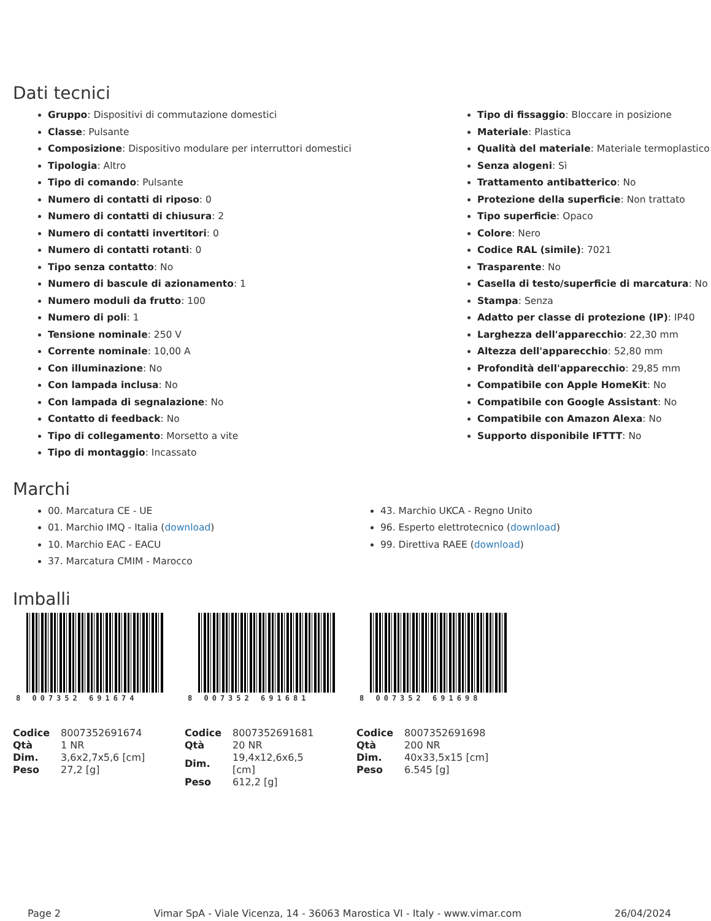Dati tecnici
Gruppo: Dispositivi di commutazione domestici
Classe: Pulsante
Composizione: Dispositivo modulare per interruttori domestici
Tipologia: Altro
Tipo di comando: Pulsante
Numero di contatti di riposo: 0
Numero di contatti di chiusura: 2
Numero di contatti invertitori: 0
Numero di contatti rotanti: 0
Tipo senza contatto: No
Numero di bascule di azionamento: 1
Numero moduli da frutto: 100
Numero di poli: 1
Tensione nominale: 250 V
Corrente nominale: 10,00 A
Con illuminazione: No
Con lampada inclusa: No
Con lampada di segnalazione: No
Contatto di feedback: No
Tipo di collegamento: Morsetto a vite
Tipo di montaggio: Incassato
Tipo di fissaggio: Bloccare in posizione
Materiale: Plastica
Qualità del materiale: Materiale termoplastico
Senza alogeni: Sì
Trattamento antibatterico: No
Protezione della superficie: Non trattato
Tipo superficie: Opaco
Colore: Nero
Codice RAL (simile): 7021
Trasparente: No
Casella di testo/superficie di marcatura: No
Stampa: Senza
Adatto per classe di protezione (IP): IP40
Larghezza dell'apparecchio: 22,30 mm
Altezza dell'apparecchio: 52,80 mm
Profondità dell'apparecchio: 29,85 mm
Compatibile con Apple HomeKit: No
Compatibile con Google Assistant: No
Compatibile con Amazon Alexa: No
Supporto disponibile IFTTT: No
Marchi
00. Marcatura CE - UE
01. Marchio IMQ - Italia (download)
10. Marchio EAC - EACU
37. Marcatura CMIM - Marocco
43. Marchio UKCA - Regno Unito
96. Esperto elettrotecnico (download)
99. Direttiva RAEE (download)
Imballi
8 007352 691674
| Codice | 8007352691674 |
| Qtà | 1 NR |
| Dim. | 3,6x2,7x5,6 [cm] |
| Peso | 27,2 [g] |
8 007352 691681
| Codice | 8007352691681 |
| Qtà | 20 NR |
| Dim. | 19,4x12,6x6,5 [cm] |
| Peso | 612,2 [g] |
8 007352 691698
| Codice | 8007352691698 |
| Qtà | 200 NR |
| Dim. | 40x33,5x15 [cm] |
| Peso | 6.545 [g] |
Page 2 Vimar SpA - Viale Vicenza, 14 - 36063 Marostica VI - Italy - www.vimar.com 26/04/2024